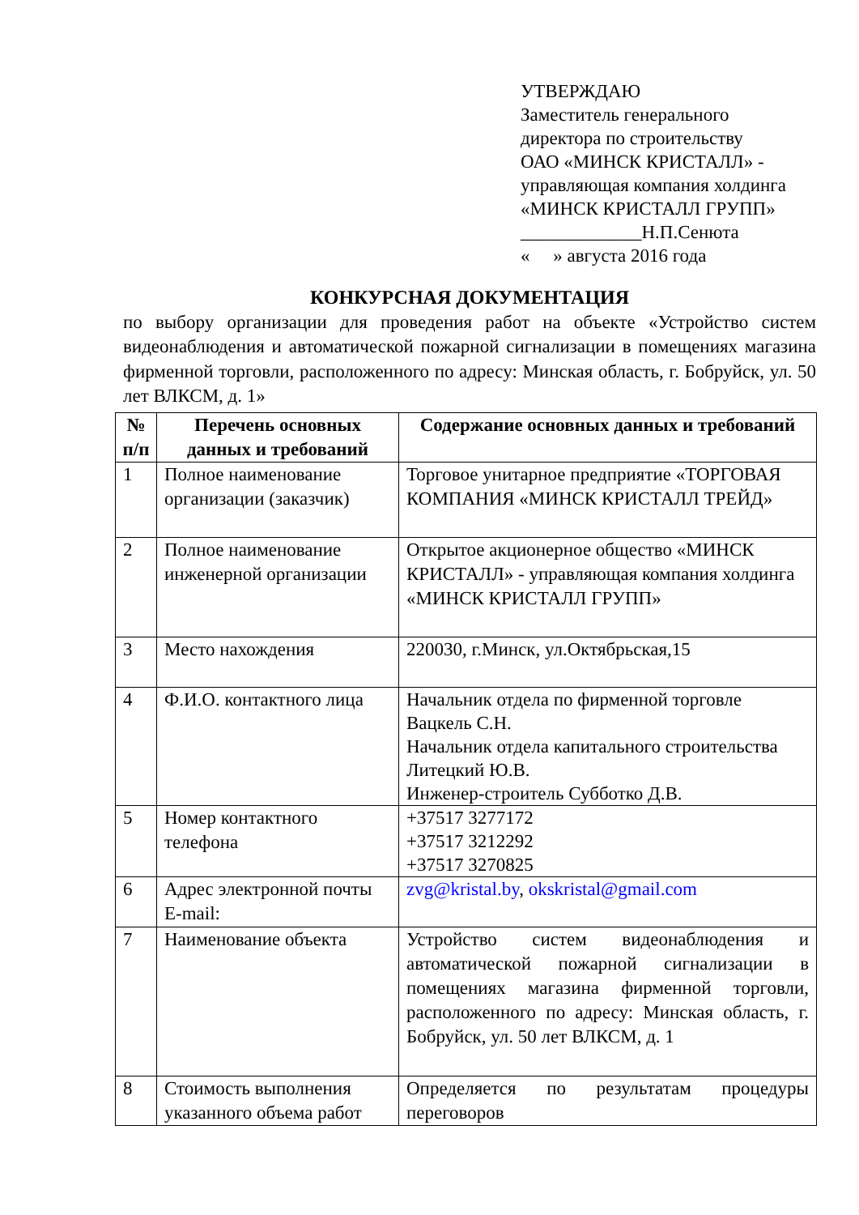УТВЕРЖДАЮ
Заместитель генерального
директора по строительству
ОАО «МИНСК КРИСТАЛЛ» -
управляющая компания холдинга
«МИНСК КРИСТАЛЛ ГРУПП»
_____________Н.П.Сенюта
« » августа 2016 года
КОНКУРСНАЯ ДОКУМЕНТАЦИЯ
по выбору организации для проведения работ на объекте «Устройство систем видеонаблюдения и автоматической пожарной сигнализации в помещениях магазина фирменной торговли, расположенного по адресу: Минская область, г. Бобруйск, ул. 50 лет ВЛКСМ, д. 1»
| № п/п | Перечень основных данных и требований | Содержание основных данных и требований |
| --- | --- | --- |
| 1 | Полное наименование организации (заказчик) | Торговое унитарное предприятие «ТОРГОВАЯ КОМПАНИЯ «МИНСК КРИСТАЛЛ ТРЕЙД» |
| 2 | Полное наименование инженерной организации | Открытое акционерное общество «МИНСК КРИСТАЛЛ» - управляющая компания холдинга «МИНСК КРИСТАЛЛ ГРУПП» |
| 3 | Место нахождения | 220030, г.Минск, ул.Октябрьская,15 |
| 4 | Ф.И.О. контактного лица | Начальник отдела по фирменной торговле Вацкель С.Н. Начальник отдела капитального строительства Литецкий Ю.В. Инженер-строитель Субботко Д.В. |
| 5 | Номер контактного телефона | +37517 3277172 +37517 3212292 +37517 3270825 |
| 6 | Адрес электронной почты E-mail: | zvg@kristal.by , okskristal@gmail.com |
| 7 | Наименование объекта | Устройство систем видеонаблюдения и автоматической пожарной сигнализации в помещениях магазина фирменной торговли, расположенного по адресу: Минская область, г. Бобруйск, ул. 50 лет ВЛКСМ, д. 1 |
| 8 | Стоимость выполнения указанного объема работ | Определяется по результатам процедуры переговоров |